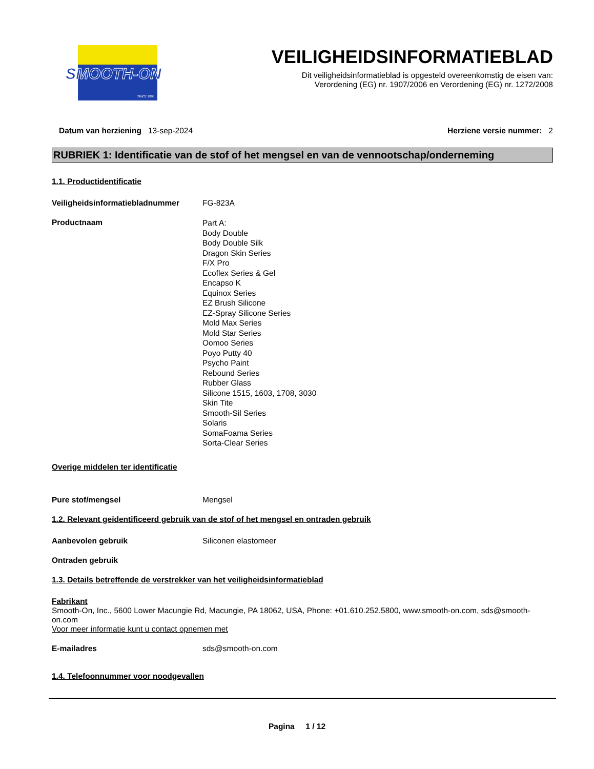SMOOTH-ON
SINCE 1895
VEILIGHEIDSINFORMATIEBLAD
Dit veiligheidsinformatieblad is opgesteld overeenkomstig de eisen van:
Verordening (EG) nr. 1907/2006 en Verordening (EG) nr. 1272/2008
Datum van herziening 13-sep-2024
Herziene versie nummer: 2
RUBRIEK 1: Identificatie van de stof of het mengsel en van de vennootschap/onderneming
1.1. Productidentificatie
Veiligheidsinformatiebladnummer FG-823A
Productnaam
Part A:
Body Double
Body Double Silk
Dragon Skin Series
F/X Pro
Ecoflex Series & Gel
Encapso K
Equinox Series
EZ Brush Silicone
EZ-Spray Silicone Series
Mold Max Series
Mold Star Series
Oomoo Series
Poyo Putty 40
Psycho Paint
Rebound Series
Rubber Glass
Silicone 1515, 1603, 1708, 3030
Skin Tite
Smooth-Sil Series
Solaris
SomaFoama Series
Sorta-Clear Series
Overige middelen ter identificatie
Pure stof/mengsel Mengsel
1.2. Relevant geïdentificeerd gebruik van de stof of het mengsel en ontraden gebruik
Aanbevolen gebruik Siliconen elastomeer
Ontraden gebruik
1.3. Details betreffende de verstrekker van het veiligheidsinformatieblad
Fabrikant
Smooth-On, Inc., 5600 Lower Macungie Rd, Macungie, PA 18062, USA, Phone: +01.610.252.5800, www.smooth-on.com, sds@smooth-on.com
Voor meer informatie kunt u contact opnemen met
E-mailadres sds@smooth-on.com
1.4. Telefoonnummer voor noodgevallen
Pagina 1 / 12